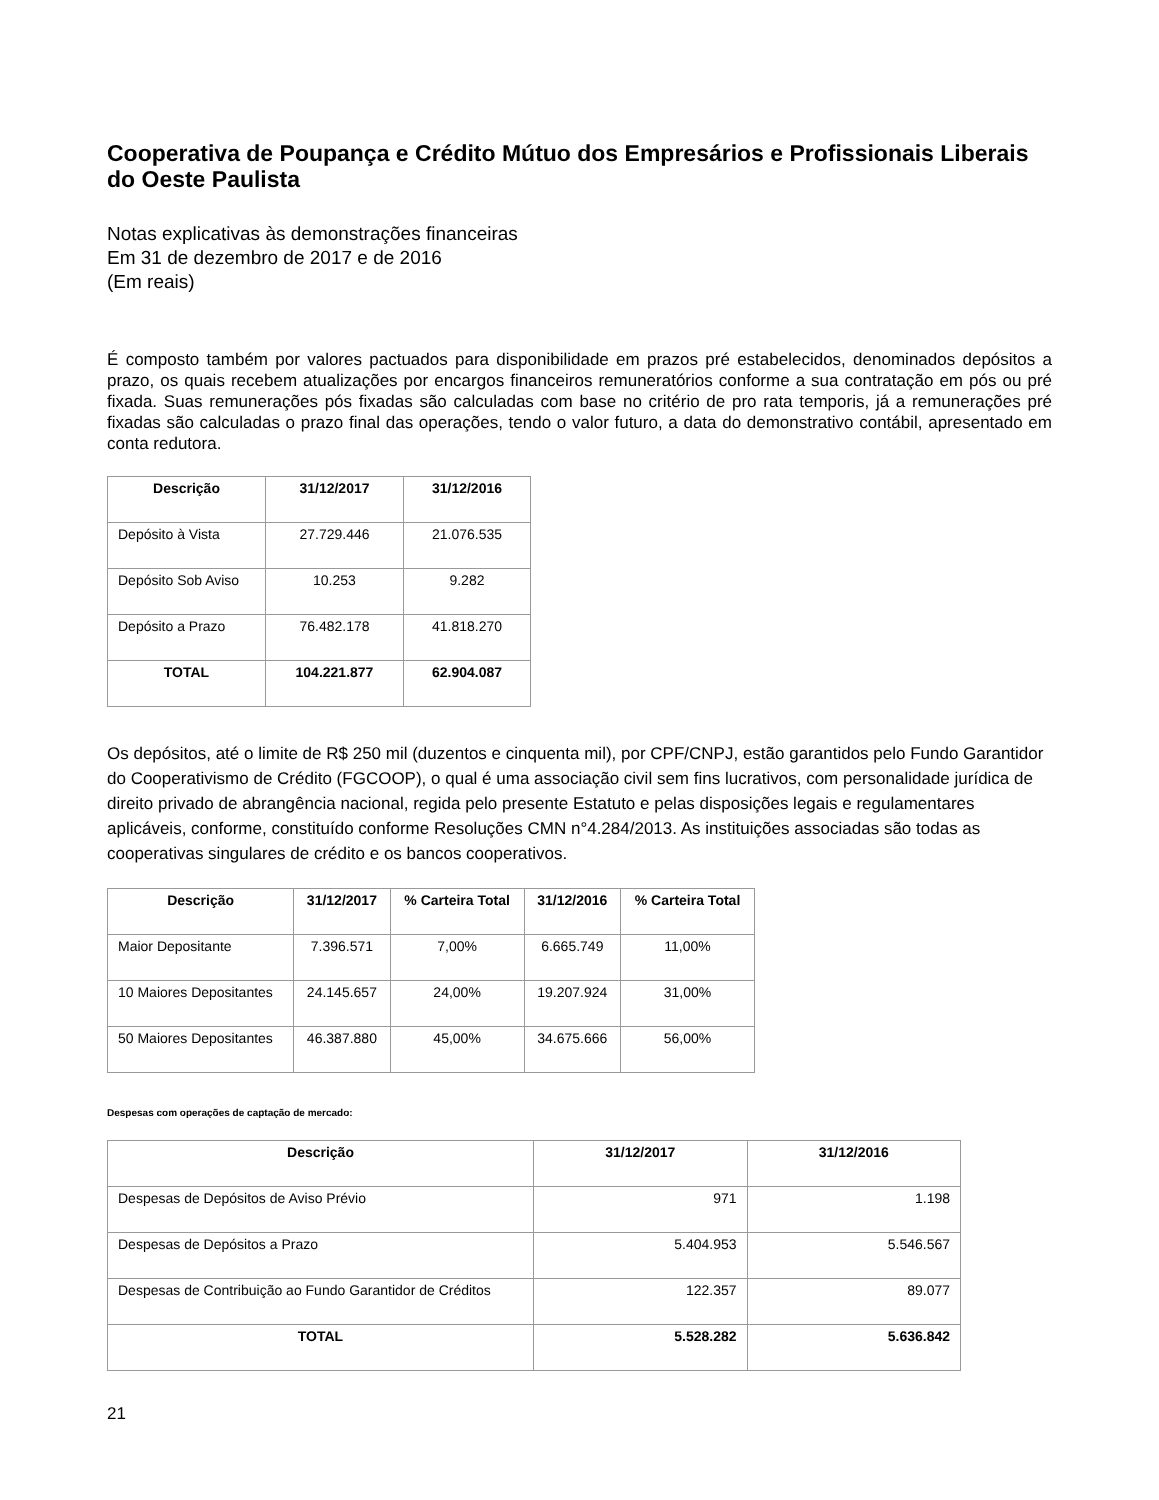Cooperativa de Poupança e Crédito Mútuo dos Empresários e Profissionais Liberais do Oeste Paulista
Notas explicativas às demonstrações financeiras
Em 31 de dezembro de 2017 e de 2016
(Em reais)
É composto também por valores pactuados para disponibilidade em prazos pré estabelecidos, denominados depósitos a prazo, os quais recebem atualizações por encargos financeiros remuneratórios conforme a sua contratação em pós ou pré fixada. Suas remunerações pós fixadas são calculadas com base no critério de pro rata temporis, já a remunerações pré fixadas são calculadas o prazo final das operações, tendo o valor futuro, a data do demonstrativo contábil, apresentado em conta redutora.
| Descrição | 31/12/2017 | 31/12/2016 |
| --- | --- | --- |
| Depósito à Vista | 27.729.446 | 21.076.535 |
| Depósito Sob Aviso | 10.253 | 9.282 |
| Depósito a Prazo | 76.482.178 | 41.818.270 |
| TOTAL | 104.221.877 | 62.904.087 |
Os depósitos, até o limite de R$ 250 mil (duzentos e cinquenta mil), por CPF/CNPJ, estão garantidos pelo Fundo Garantidor do Cooperativismo de Crédito (FGCOOP), o qual é uma associação civil sem fins lucrativos, com personalidade jurídica de direito privado de abrangência nacional, regida pelo presente Estatuto e pelas disposições legais e regulamentares aplicáveis, conforme, constituído conforme Resoluções CMN n°4.284/2013. As instituições associadas são todas as cooperativas singulares de crédito e os bancos cooperativos.
| Descrição | 31/12/2017 | % Carteira Total | 31/12/2016 | % Carteira Total |
| --- | --- | --- | --- | --- |
| Maior Depositante | 7.396.571 | 7,00% | 6.665.749 | 11,00% |
| 10 Maiores Depositantes | 24.145.657 | 24,00% | 19.207.924 | 31,00% |
| 50 Maiores Depositantes | 46.387.880 | 45,00% | 34.675.666 | 56,00% |
Despesas com operações de captação de mercado:
| Descrição | 31/12/2017 | 31/12/2016 |
| --- | --- | --- |
| Despesas de Depósitos de Aviso Prévio | 971 | 1.198 |
| Despesas de Depósitos a Prazo | 5.404.953 | 5.546.567 |
| Despesas de Contribuição ao Fundo Garantidor de Créditos | 122.357 | 89.077 |
| TOTAL | 5.528.282 | 5.636.842 |
21